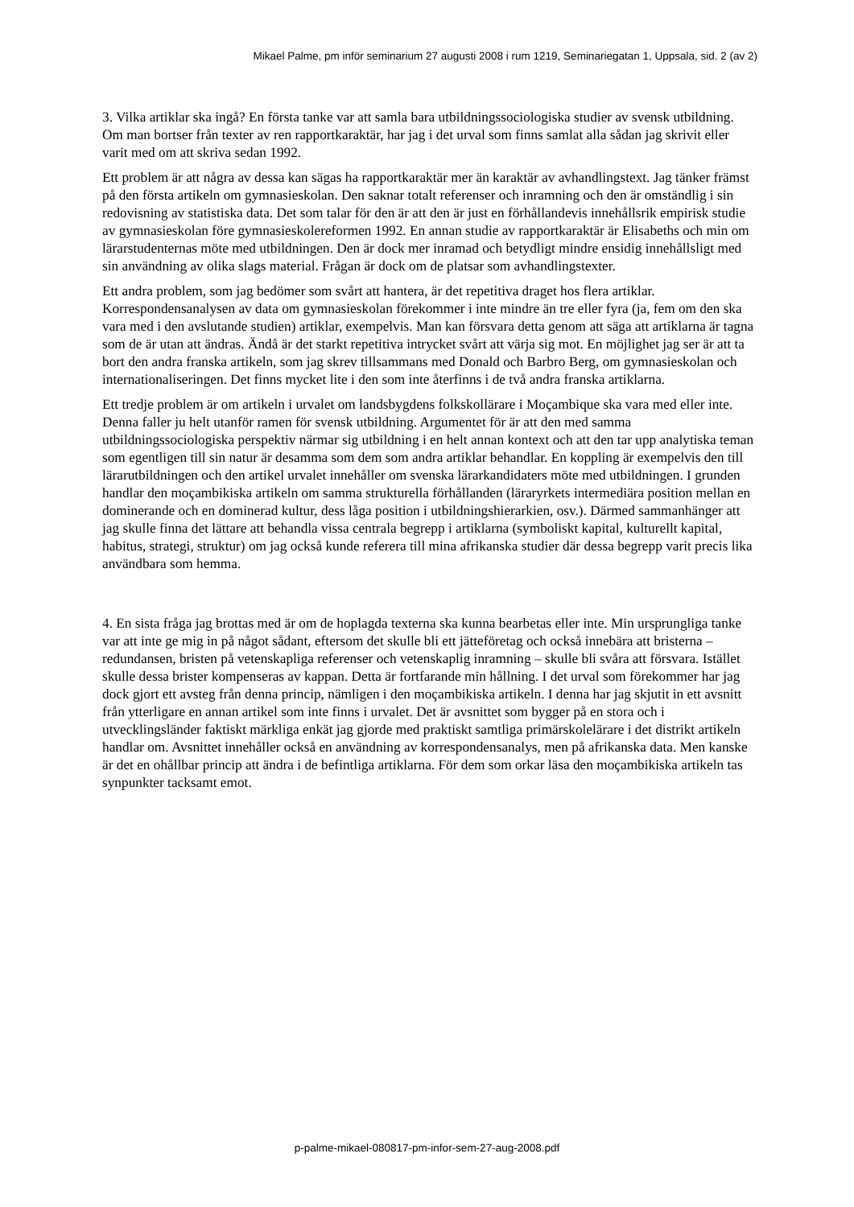Mikael Palme, pm inför seminarium 27 augusti 2008 i rum 1219, Seminariegatan 1, Uppsala, sid. 2 (av 2)
3. Vilka artiklar ska ingå? En första tanke var att samla bara utbildningssociologiska studier av svensk utbildning. Om man bortser från texter av ren rapportkaraktär, har jag i det urval som finns samlat alla sådan jag skrivit eller varit med om att skriva sedan 1992.
Ett problem är att några av dessa kan sägas ha rapportkaraktär mer än karaktär av avhandlingstext. Jag tänker främst på den första artikeln om gymnasieskolan. Den saknar totalt referenser och inramning och den är omständlig i sin redovisning av statistiska data. Det som talar för den är att den är just en förhållandevis innehållsrik empirisk studie av gymnasieskolan före gymnasieskolereformen 1992. En annan studie av rapportkaraktär är Elisabeths och min om lärarstudenternas möte med utbildningen. Den är dock mer inramad och betydligt mindre ensidig innehållsligt med sin användning av olika slags material. Frågan är dock om de platsar som avhandlingstexter.
Ett andra problem, som jag bedömer som svårt att hantera, är det repetitiva draget hos flera artiklar. Korrespondensanalysen av data om gymnasieskolan förekommer i inte mindre än tre eller fyra (ja, fem om den ska vara med i den avslutande studien) artiklar, exempelvis. Man kan försvara detta genom att säga att artiklarna är tagna som de är utan att ändras. Ändå är det starkt repetitiva intrycket svårt att värja sig mot. En möjlighet jag ser är att ta bort den andra franska artikeln, som jag skrev tillsammans med Donald och Barbro Berg, om gymnasieskolan och internationaliseringen. Det finns mycket lite i den som inte återfinns i de två andra franska artiklarna.
Ett tredje problem är om artikeln i urvalet om landsbygdens folkskollärare i Moçambique ska vara med eller inte. Denna faller ju helt utanför ramen för svensk utbildning. Argumentet för är att den med samma utbildningssociologiska perspektiv närmar sig utbildning i en helt annan kontext och att den tar upp analytiska teman som egentligen till sin natur är desamma som dem som andra artiklar behandlar. En koppling är exempelvis den till lärarutbildningen och den artikel urvalet innehåller om svenska lärarkandidaters möte med utbildningen. I grunden handlar den moçambikiska artikeln om samma strukturella förhållanden (läraryrkets intermediära position mellan en dominerande och en dominerad kultur, dess låga position i utbildningshierarkien, osv.). Därmed sammanhänger att jag skulle finna det lättare att behandla vissa centrala begrepp i artiklarna (symboliskt kapital, kulturellt kapital, habitus, strategi, struktur) om jag också kunde referera till mina afrikanska studier där dessa begrepp varit precis lika användbara som hemma.
4. En sista fråga jag brottas med är om de hoplagda texterna ska kunna bearbetas eller inte. Min ursprungliga tanke var att inte ge mig in på något sådant, eftersom det skulle bli ett jätteföretag och också innebära att bristerna – redundansen, bristen på vetenskapliga referenser och vetenskaplig inramning – skulle bli svåra att försvara. Istället skulle dessa brister kompenseras av kappan. Detta är fortfarande min hållning. I det urval som förekommer har jag dock gjort ett avsteg från denna princip, nämligen i den moçambikiska artikeln. I denna har jag skjutit in ett avsnitt från ytterligare en annan artikel som inte finns i urvalet. Det är avsnittet som bygger på en stora och i utvecklingsländer faktiskt märkliga enkät jag gjorde med praktiskt samtliga primärskolelärare i det distrikt artikeln handlar om. Avsnittet innehåller också en användning av korrespondensanalys, men på afrikanska data. Men kanske är det en ohållbar princip att ändra i de befintliga artiklarna. För dem som orkar läsa den moçambikiska artikeln tas synpunkter tacksamt emot.
p-palme-mikael-080817-pm-infor-sem-27-aug-2008.pdf